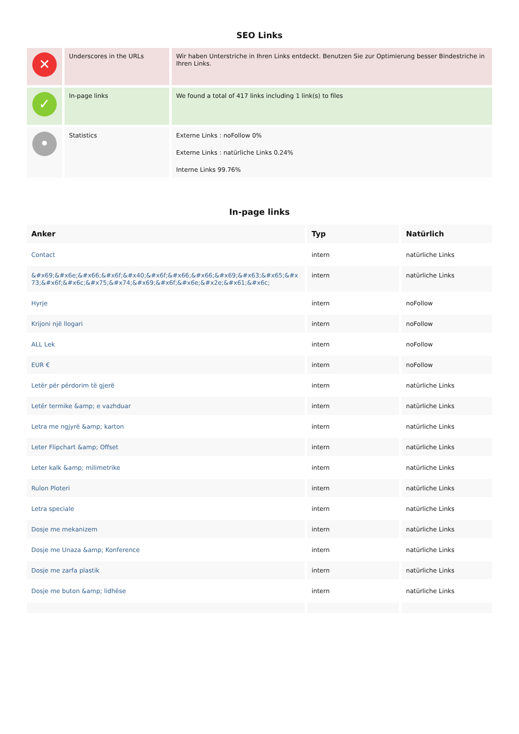SEO Links
| ✕ | Underscores in the URLs | Wir haben Unterstriche in Ihren Links entdeckt. Benutzen Sie zur Optimierung besser Bindestriche in Ihren Links. |
| ✓ | In-page links | We found a total of 417 links including 1 link(s) to files |
| • | Statistics | Externe Links : noFollow 0% Externe Links : natürliche Links 0.24% Interne Links 99.76% |
In-page links
| Anker | Typ | Natürlich |
| --- | --- | --- |
| Contact | intern | natürliche Links |
| &#x69;&#x6e;&#x66;&#x6f;&#x40;&#x6f;&#x66;&#x66;&#x69;&#x63;&#x65;&#x73;&#x6f;&#x6c;&#x75;&#x74;&#x69;&#x6f;&#x6e;&#x2e;&#x61;&#x6c; | intern | natürliche Links |
| Hyrje | intern | noFollow |
| Krijoni një llogari | intern | noFollow |
| ALL Lek | intern | noFollow |
| EUR € | intern | noFollow |
| Letër për përdorim të gjerë | intern | natürliche Links |
| Letër termike &amp; e vazhduar | intern | natürliche Links |
| Letra me ngjyrë &amp; karton | intern | natürliche Links |
| Leter Flipchart &amp; Offset | intern | natürliche Links |
| Leter kalk &amp; milimetrike | intern | natürliche Links |
| Rulon Ploteri | intern | natürliche Links |
| Letra speciale | intern | natürliche Links |
| Dosje me mekanizem | intern | natürliche Links |
| Dosje me Unaza &amp; Konference | intern | natürliche Links |
| Dosje me zarfa plastik | intern | natürliche Links |
| Dosje me buton &amp; lidhëse | intern | natürliche Links |